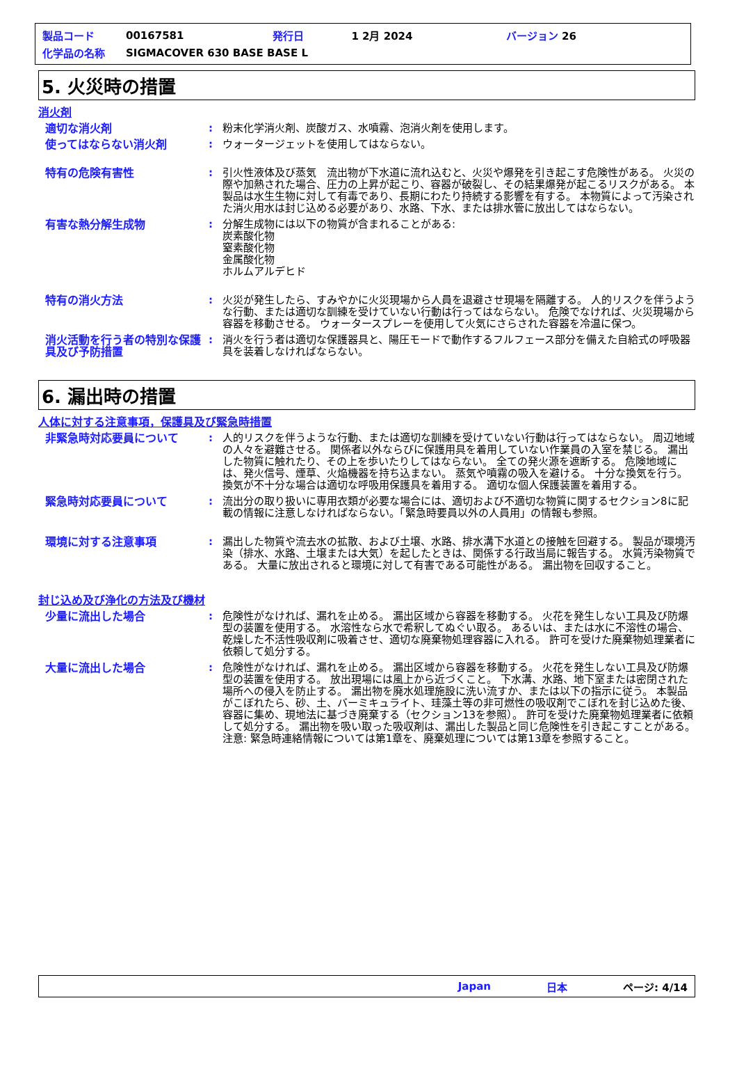| 製品コード | 00167581 | 発行日 | 1 2月 2024 | バージョン 26 |
| 化学品の名称 | SIGMACOVER 630 BASE BASE L | | | |
5. 火災時の措置
消火剤
適切な消火剤 : 粉末化学消火剤、炭酸ガス、水噴霧、泡消火剤を使用します。
使ってはならない消火剤 : ウォータージェットを使用してはならない。
特有の危険有害性 : 引火性液体及び蒸気　流出物が下水道に流れ込むと、火災や爆発を引き起こす危険性がある。 火災の際や加熱された場合、圧力の上昇が起こり、容器が破裂し、その結果爆発が起こるリスクがある。 本製品は水生生物に対して有毒であり、長期にわたり持続する影響を有する。 本物質によって汚染された消火用水は封じ込める必要があり、水路、下水、または排水管に放出してはならない。
有害な熱分解生成物 : 分解生成物には以下の物質が含まれることがある:
炭素酸化物
窒素酸化物
金属酸化物
ホルムアルデヒド
特有の消火方法 : 火災が発生したら、すみやかに火災現場から人員を退避させ現場を隔離する。 人的リスクを伴うような行動、または適切な訓練を受けていない行動は行ってはならない。 危険でなければ、火災現場から容器を移動させる。 ウォータースプレーを使用して火気にさらされた容器を冷温に保つ。
消火活動を行う者の特別な保護具及び予防措置
: 消火を行う者は適切な保護器具と、陽圧モードで動作するフルフェース部分を備えた自給式の呼吸器具を装着しなければならない。
6. 漏出時の措置
人体に対する注意事項，保護具及び緊急時措置
非緊急時対応要員について : 人的リスクを伴うような行動、または適切な訓練を受けていない行動は行ってはならない。 周辺地域の人々を避難させる。 関係者以外ならびに保護用具を着用していない作業員の入室を禁じる。 漏出した物質に触れたり、その上を歩いたりしてはならない。 全ての発火源を遮断する。 危険地域には、発火信号、煙草、火焔機器を持ち込まない。 蒸気や噴霧の吸入を避ける。 十分な換気を行う。 換気が不十分な場合は適切な呼吸用保護具を着用する。 適切な個人保護装置を着用する。
緊急時対応要員について : 流出分の取り扱いに専用衣類が必要な場合には、適切および不適切な物質に関するセクション8に記載の情報に注意しなければならない。「緊急時要員以外の人員用」の情報も参照。
環境に対する注意事項 : 漏出した物質や流去水の拡散、および土壌、水路、排水溝下水道との接触を回避する。 製品が環境汚染（排水、水路、土壌または大気）を起したときは、関係する行政当局に報告する。 水質汚染物質である。 大量に放出されると環境に対して有害である可能性がある。 漏出物を回収すること。
封じ込め及び浄化の方法及び機材
少量に流出した場合 : 危険性がなければ、漏れを止める。 漏出区域から容器を移動する。 火花を発生しない工具及び防爆型の装置を使用する。 水溶性なら水で希釈してぬぐい取る。 あるいは、または水に不溶性の場合、乾燥した不活性吸収剤に吸着させ、適切な廃棄物処理容器に入れる。 許可を受けた廃棄物処理業者に依頼して処分する。
大量に流出した場合 : 危険性がなければ、漏れを止める。 漏出区域から容器を移動する。 火花を発生しない工具及び防爆型の装置を使用する。 放出現場には風上から近づくこと。 下水溝、水路、地下室または密閉された場所への侵入を防止する。 漏出物を廃水処理施設に洗い流すか、または以下の指示に従う。 本製品がこぼれたら、砂、土、バーミキュライト、珪藻土等の非可燃性の吸収剤でこぼれを封じ込めた後、容器に集め、現地法に基づき廃棄する（セクション13を参照）。 許可を受けた廃棄物処理業者に依頼して処分する。 漏出物を吸い取った吸収剤は、漏出した製品と同じ危険性を引き起こすことがある。 注意: 緊急時連絡情報については第1章を、廃棄処理については第13章を参照すること。
Japan 日本 ページ: 4/14